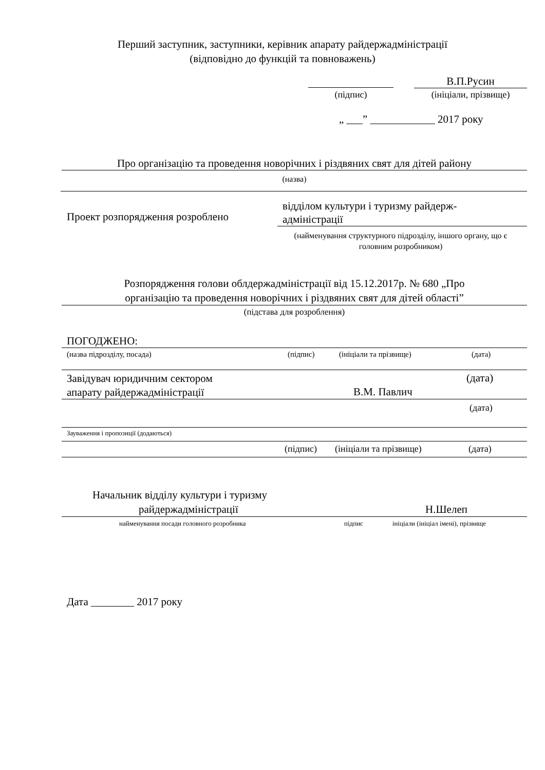Перший заступник, заступники, керівник апарату райдержадміністрації
(відповідно до функцій та повноважень)
В.П.Русин
(підпис) (ініціали, прізвище)
„ ___” ____________ 2017 року
Про організацію та проведення новорічних і різдвяних свят для дітей району
(назва)
Проект розпорядження розроблено
відділом культури і туризму райдерж-
адміністрації
(найменування структурного підрозділу, іншого органу, що є головним розробником)
Розпорядження голови облдержадміністрації від 15.12.2017р. № 680 „Про
організацію та проведення новорічних і різдвяних свят для дітей області”
(підстава для розроблення)
ПОГОДЖЕНО:
(назва підрозділу, посада) (підпис) (ініціали та прізвище) (дата)
Завідувач юридичним сектором
апарату райдержадміністрації
(дата)
В.М. Павлич
(дата)
Зауваження і пропозиції (додаються)
(підпис) (ініціали та прізвище) (дата)
Начальник відділу культури і туризму
райдержадміністрації Н.Шелеп
найменування посади головного розробника
підпис
ініціали (ініціал імені), прізвище
Дата ________ 2017 року